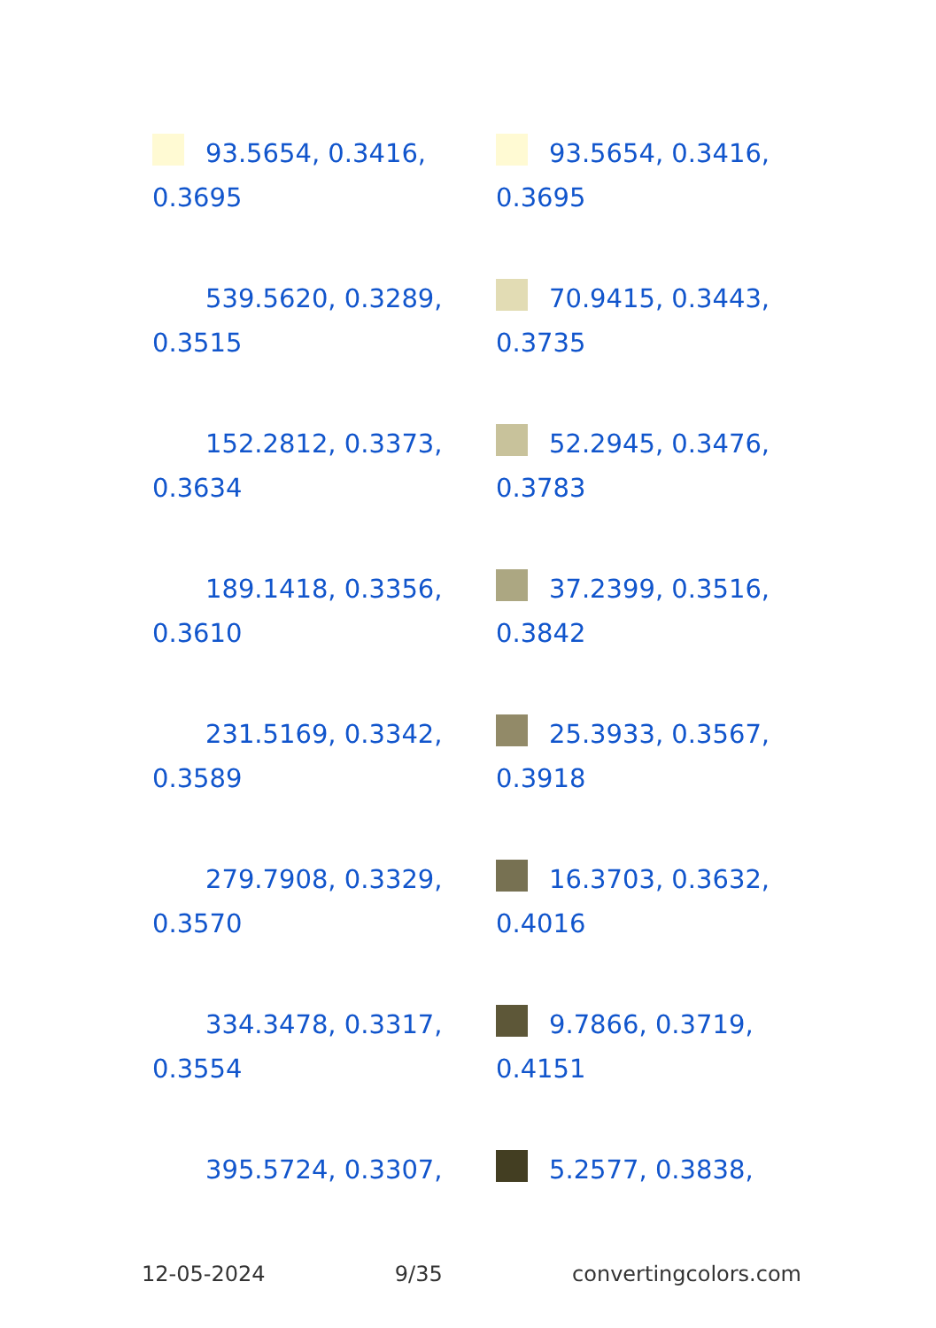93.5654, 0.3416, 0.3695
93.5654, 0.3416, 0.3695
539.5620, 0.3289, 0.3515
70.9415, 0.3443, 0.3735
152.2812, 0.3373, 0.3634
52.2945, 0.3476, 0.3783
189.1418, 0.3356, 0.3610
37.2399, 0.3516, 0.3842
231.5169, 0.3342, 0.3589
25.3933, 0.3567, 0.3918
279.7908, 0.3329, 0.3570
16.3703, 0.3632, 0.4016
334.3478, 0.3317, 0.3554
9.7866, 0.3719, 0.4151
395.5724, 0.3307,
5.2577, 0.3838,
12-05-2024 9/35 convertingcolors.com